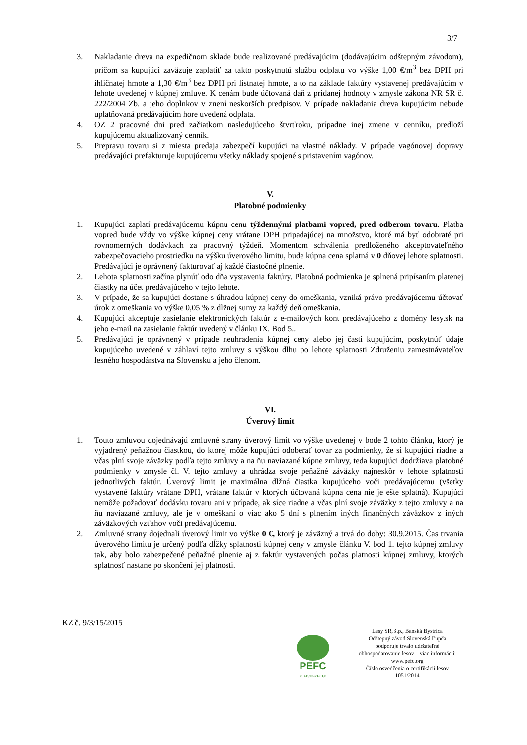3/7
3. Nakladanie dreva na expedičnom sklade bude realizované predávajúcim (dodávajúcim odštepným závodom), pričom sa kupujúci zaväzuje zaplatiť za takto poskytnutú službu odplatu vo výške 1,00 €/m<sup>3</sup> bez DPH pri ihličnatej hmote a 1,30 €/m<sup>3</sup> bez DPH pri listnatej hmote, a to na základe faktúry vystavenej predávajúcim v lehote uvedenej v kúpnej zmluve. K cenám bude účtovaná daň z pridanej hodnoty v zmysle zákona NR SR č. 222/2004 Zb. a jeho doplnkov v znení neskorších predpisov. V prípade nakladania dreva kupujúcim nebude uplatňovaná predávajúcim hore uvedená odplata.
4. OZ 2 pracovné dni pred začiatkom nasledujúceho štvrťroku, prípadne inej zmene v cenníku, predloží kupujúcemu aktualizovaný cenník.
5. Prepravu tovaru si z miesta predaja zabezpečí kupujúci na vlastné náklady. V prípade vagónovej dopravy predávajúci prefakturuje kupujúcemu všetky náklady spojené s pristavením vagónov.
V.
Platobné podmienky
1. Kupujúci zaplatí predávajúcemu kúpnu cenu týždennými platbami vopred, pred odberom tovaru. Platba vopred bude vždy vo výške kúpnej ceny vrátane DPH pripadajúcej na množstvo, ktoré má byť odobraté pri rovnomerných dodávkach za pracovný týždeň. Momentom schválenia predloženého akceptovateľného zabezpečovacieho prostriedku na výšku úverového limitu, bude kúpna cena splatná v 0 dňovej lehote splatnosti. Predávajúci je oprávnený fakturovať aj každé čiastočné plnenie.
2. Lehota splatnosti začína plynúť odo dňa vystavenia faktúry. Platobná podmienka je splnená pripísaním platenej čiastky na účet predávajúceho v tejto lehote.
3. V prípade, že sa kupujúci dostane s úhradou kúpnej ceny do omeškania, vzniká právo predávajúcemu účtovať úrok z omeškania vo výške 0,05 % z dlžnej sumy za každý deň omeškania.
4. Kupujúci akceptuje zasielanie elektronických faktúr z e-mailových kont predávajúceho z domény lesy.sk na jeho e-mail na zasielanie faktúr uvedený v článku IX. Bod 5..
5. Predávajúci je oprávnený v prípade neuhradenia kúpnej ceny alebo jej časti kupujúcim, poskytnúť údaje kupujúceho uvedené v záhlaví tejto zmluvy s výškou dlhu po lehote splatnosti Združeniu zamestnávateľov lesného hospodárstva na Slovensku a jeho členom.
VI.
Úverový limit
1. Touto zmluvou dojednávajú zmluvné strany úverový limit vo výške uvedenej v bode 2 tohto článku, ktorý je vyjadrený peňažnou čiastkou, do ktorej môže kupujúci odoberať tovar za podmienky, že si kupujúci riadne a včas plní svoje záväzky podľa tejto zmluvy a na ňu naviazané kúpne zmluvy, teda kupujúci dodržiava platobné podmienky v zmysle čl. V. tejto zmluvy a uhrádza svoje peňažné záväzky najneskôr v lehote splatnosti jednotlivých faktúr. Úverový limit je maximálna dlžná čiastka kupujúceho voči predávajúcemu (všetky vystavené faktúry vrátane DPH, vrátane faktúr v ktorých účtovaná kúpna cena nie je ešte splatná). Kupujúci nemôže požadovať dodávku tovaru ani v prípade, ak síce riadne a včas plní svoje záväzky z tejto zmluvy a na ňu naviazané zmluvy, ale je v omeškaní o viac ako 5 dní s plnením iných finančných záväzkov z iných záväzkových vzťahov voči predávajúcemu.
2. Zmluvné strany dojednali úverový limit vo výške 0 €, ktorý je záväzný a trvá do doby: 30.9.2015. Čas trvania úverového limitu je určený podľa dĺžky splatnosti kúpnej ceny v zmysle článku V. bod 1. tejto kúpnej zmluvy tak, aby bolo zabezpečené peňažné plnenie aj z faktúr vystavených počas platnosti kúpnej zmluvy, ktorých splatnosť nastane po skončení jej platnosti.
KZ č. 9/3/15/2015
PEFC
PEFC/23-21-01/8
Lesy SR, š.p., Banská Bystrica
Odštepný závod Slovenská Ľupča
podporuje trvalo udržateľné
obhospodarovanie lesov – viac informácií:
www.pefc.org
Číslo osvedčenia o certifikácii lesov
1051/2014